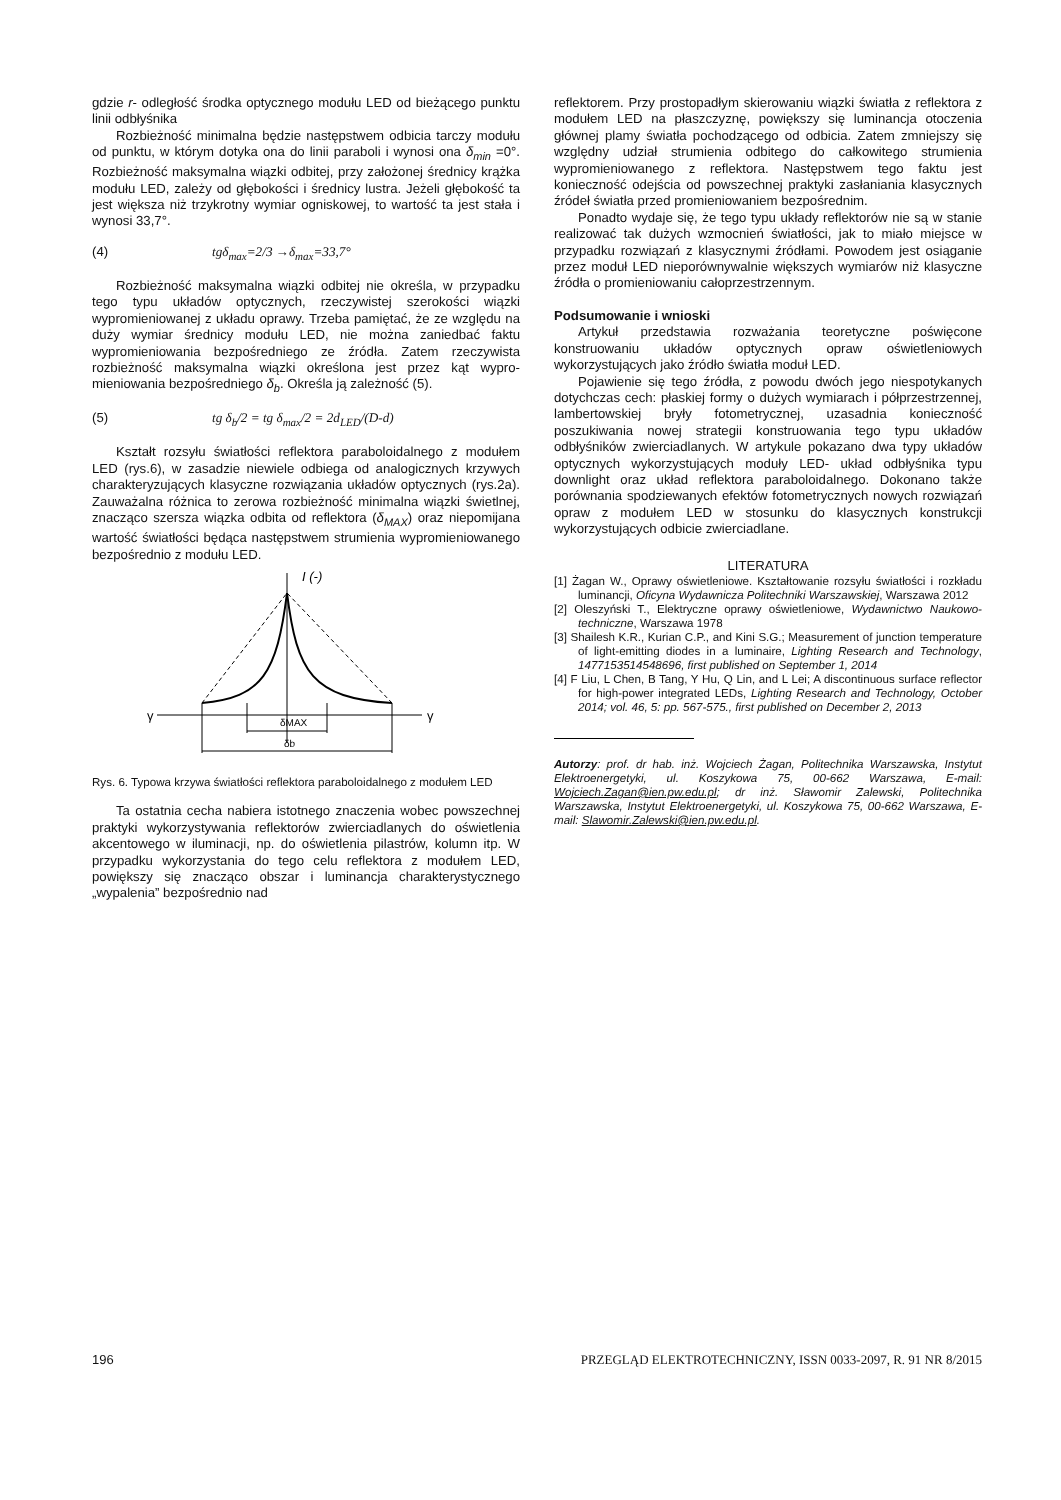gdzie r- odległość środka optycznego modułu LED od bieżącego punktu linii odbłyśnika
Rozbieżność minimalna będzie następstwem odbicia tarczy modułu od punktu, w którym dotyka ona do linii paraboli i wynosi ona δ<sub>min</sub> =0°. Rozbieżność maksymalna wiązki odbitej, przy założonej średnicy krążka modułu LED, zależy od głębokości i średnicy lustra. Jeżeli głębokość ta jest większa niż trzykrotny wymiar ogniskowej, to wartość ta jest stała i wynosi 33,7°.
(4) tgδ<sub>max</sub>=2/3 →δ<sub>max</sub>=33,7°
Rozbieżność maksymalna wiązki odbitej nie określa, w przypadku tego typu układów optycznych, rzeczywistej szerokości wiązki wypromieniowanej z układu oprawy. Trzeba pamiętać, że ze względu na duży wymiar średnicy modułu LED, nie można zaniedbać faktu wypromieniowania bezpośredniego ze źródła. Zatem rzeczywista rozbieżność maksymalna wiązki określona jest przez kąt wypro-mieniowania bezpośredniego δ<sub>b</sub>. Określa ją zależność (5).
(5) tg δ<sub>b</sub>/2 = tg δ<sub>max</sub>/2 = 2d<sub>LED</sub>/(D-d)
Kształt rozsyłu światłości reflektora paraboloidalnego z modułem LED (rys.6), w zasadzie niewiele odbiega od analogicznych krzywych charakteryzujących klasyczne rozwiązania układów optycznych (rys.2a). Zauważalna różnica to zerowa rozbieżność minimalna wiązki świetlnej, znacząco szersza wiązka odbita od reflektora (δ<sub>MAX</sub>) oraz niepomijana wartość światłości będąca następstwem strumienia wypromieniowanego bezpośrednio z modułu LED.
I (-)
γ
γ
δMAX
δb
Rys. 6. Typowa krzywa światłości reflektora paraboloidalnego z modułem LED
Ta ostatnia cecha nabiera istotnego znaczenia wobec powszechnej praktyki wykorzystywania reflektorów zwierciadlanych do oświetlenia akcentowego w iluminacji, np. do oświetlenia pilastrów, kolumn itp. W przypadku wykorzystania do tego celu reflektora z modułem LED, powiększy się znacząco obszar i luminancja charakterystycznego „wypalenia” bezpośrednio nad
reflektorem. Przy prostopadłym skierowaniu wiązki światła z reflektora z modułem LED na płaszczyznę, powiększy się luminancja otoczenia głównej plamy światła pochodzącego od odbicia. Zatem zmniejszy się względny udział strumienia odbitego do całkowitego strumienia wypromieniowanego z reflektora. Następstwem tego faktu jest konieczność odejścia od powszechnej praktyki zasłaniania klasycznych źródeł światła przed promieniowaniem bezpośrednim.
Ponadto wydaje się, że tego typu układy reflektorów nie są w stanie realizować tak dużych wzmocnień światłości, jak to miało miejsce w przypadku rozwiązań z klasycznymi źródłami. Powodem jest osiąganie przez moduł LED nieporównywalnie większych wymiarów niż klasyczne źródła o promieniowaniu całoprzestrzennym.
Podsumowanie i wnioski
Artykuł przedstawia rozważania teoretyczne poświęcone konstruowaniu układów optycznych opraw oświetleniowych wykorzystujących jako źródło światła moduł LED.
Pojawienie się tego źródła, z powodu dwóch jego niespotykanych dotychczas cech: płaskiej formy o dużych wymiarach i półprzestrzennej, lambertowskiej bryły fotometrycznej, uzasadnia konieczność poszukiwania nowej strategii konstruowania tego typu układów odbłyśników zwierciadlanych. W artykule pokazano dwa typy układów optycznych wykorzystujących moduły LED- układ odbłyśnika typu downlight oraz układ reflektora paraboloidalnego. Dokonano także porównania spodziewanych efektów fotometrycznych nowych rozwiązań opraw z modułem LED w stosunku do klasycznych konstrukcji wykorzystujących odbicie zwierciadlane.
LITERATURA
[1] Żagan W., Oprawy oświetleniowe. Kształtowanie rozsyłu światłości i rozkładu luminancji, Oficyna Wydawnicza Politechniki Warszawskiej, Warszawa 2012
[2] Oleszyński T., Elektryczne oprawy oświetleniowe, Wydawnictwo Naukowo-techniczne, Warszawa 1978
[3] Shailesh K.R., Kurian C.P., and Kini S.G.; Measurement of junction temperature of light-emitting diodes in a luminaire, Lighting Research and Technology, 1477153514548696, first published on September 1, 2014
[4] F Liu, L Chen, B Tang, Y Hu, Q Lin, and L Lei; A discontinuous surface reflector for high-power integrated LEDs, Lighting Research and Technology, October 2014; vol. 46, 5: pp. 567-575., first published on December 2, 2013
Autorzy: prof. dr hab. inż. Wojciech Żagan, Politechnika Warszawska, Instytut Elektroenergetyki, ul. Koszykowa 75, 00-662 Warszawa, E-mail: Wojciech.Zagan@ien.pw.edu.pl; dr inż. Sławomir Zalewski, Politechnika Warszawska, Instytut Elektroenergetyki, ul. Koszykowa 75, 00-662 Warszawa, E-mail: Slawomir.Zalewski@ien.pw.edu.pl.
196 PRZEGLĄD ELEKTROTECHNICZNY, ISSN 0033-2097, R. 91 NR 8/2015